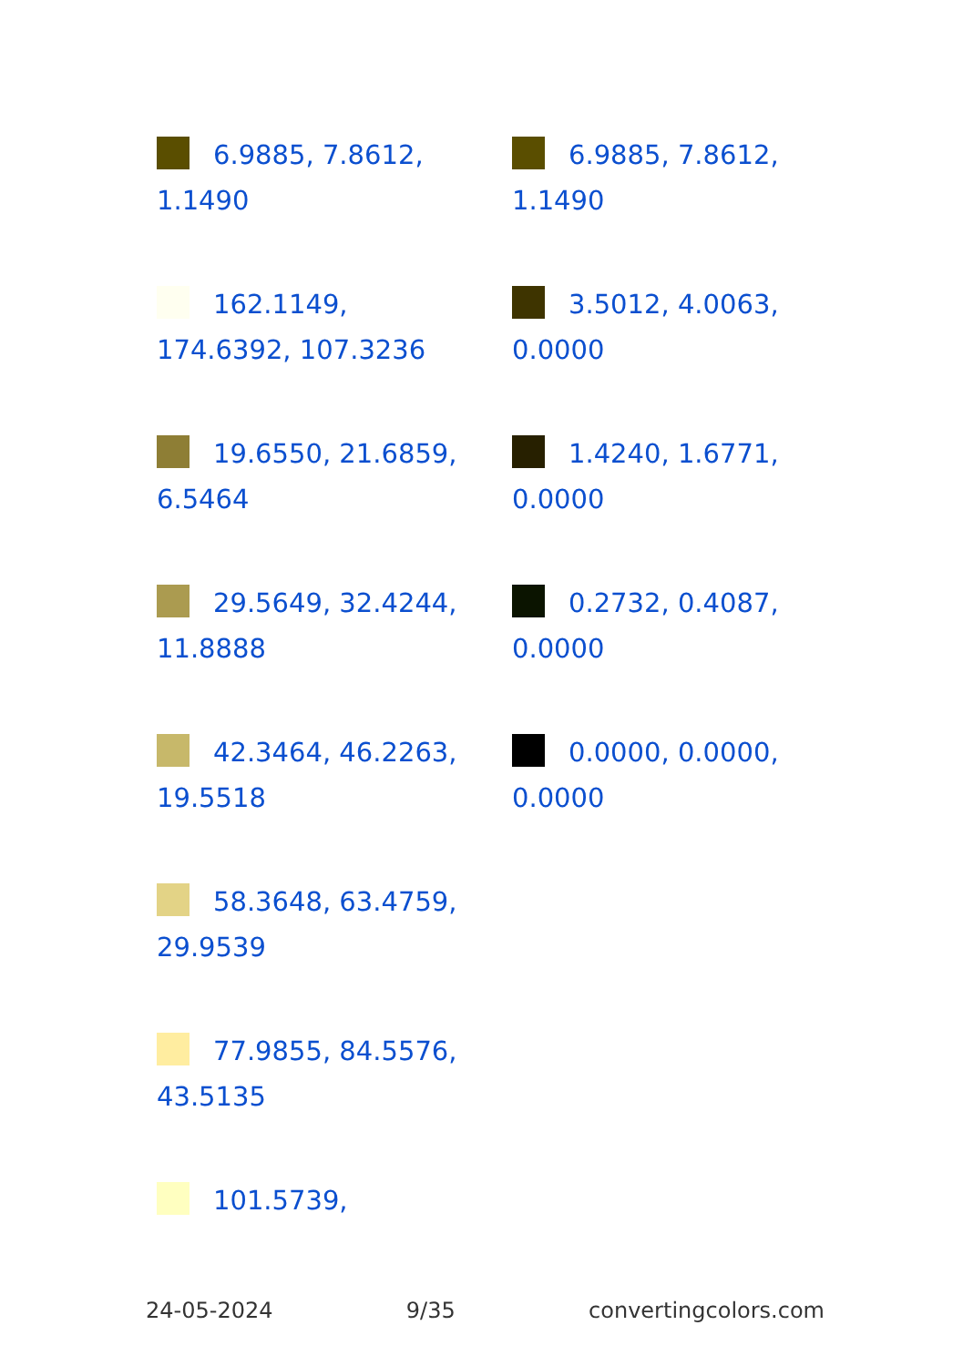6.9885, 7.8612, 1.1490
162.1149, 174.6392, 107.3236
19.6550, 21.6859, 6.5464
29.5649, 32.4244, 11.8888
42.3464, 46.2263, 19.5518
58.3648, 63.4759, 29.9539
77.9855, 84.5576, 43.5135
101.5739,
6.9885, 7.8612, 1.1490
3.5012, 4.0063, 0.0000
1.4240, 1.6771, 0.0000
0.2732, 0.4087, 0.0000
0.0000, 0.0000, 0.0000
24-05-2024 9/35 convertingcolors.com